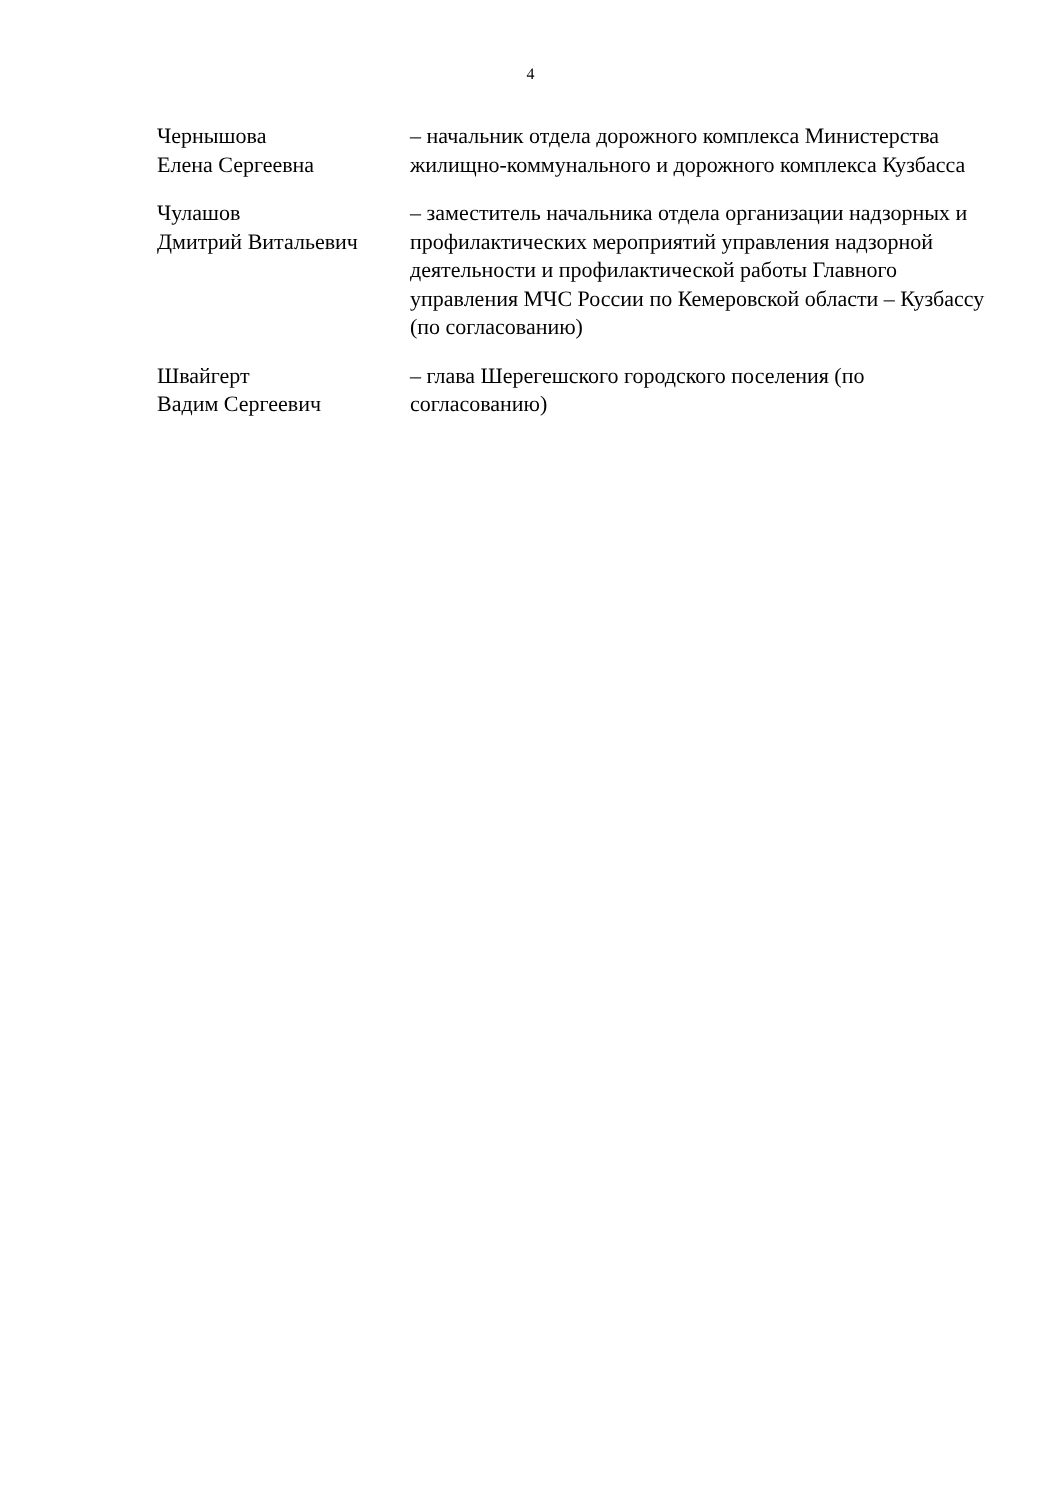4
Чернышова
Елена Сергеевна
– начальник отдела дорожного комплекса Министерства жилищно-коммунального и дорожного комплекса Кузбасса
Чулашов
Дмитрий Витальевич
– заместитель начальника отдела организации надзорных и профилактических мероприятий управления надзорной деятельности и профилактической работы Главного управления МЧС России по Кемеровской области – Кузбассу (по согласованию)
Швайгерт
Вадим Сергеевич
– глава Шерегешского городского поселения (по согласованию)